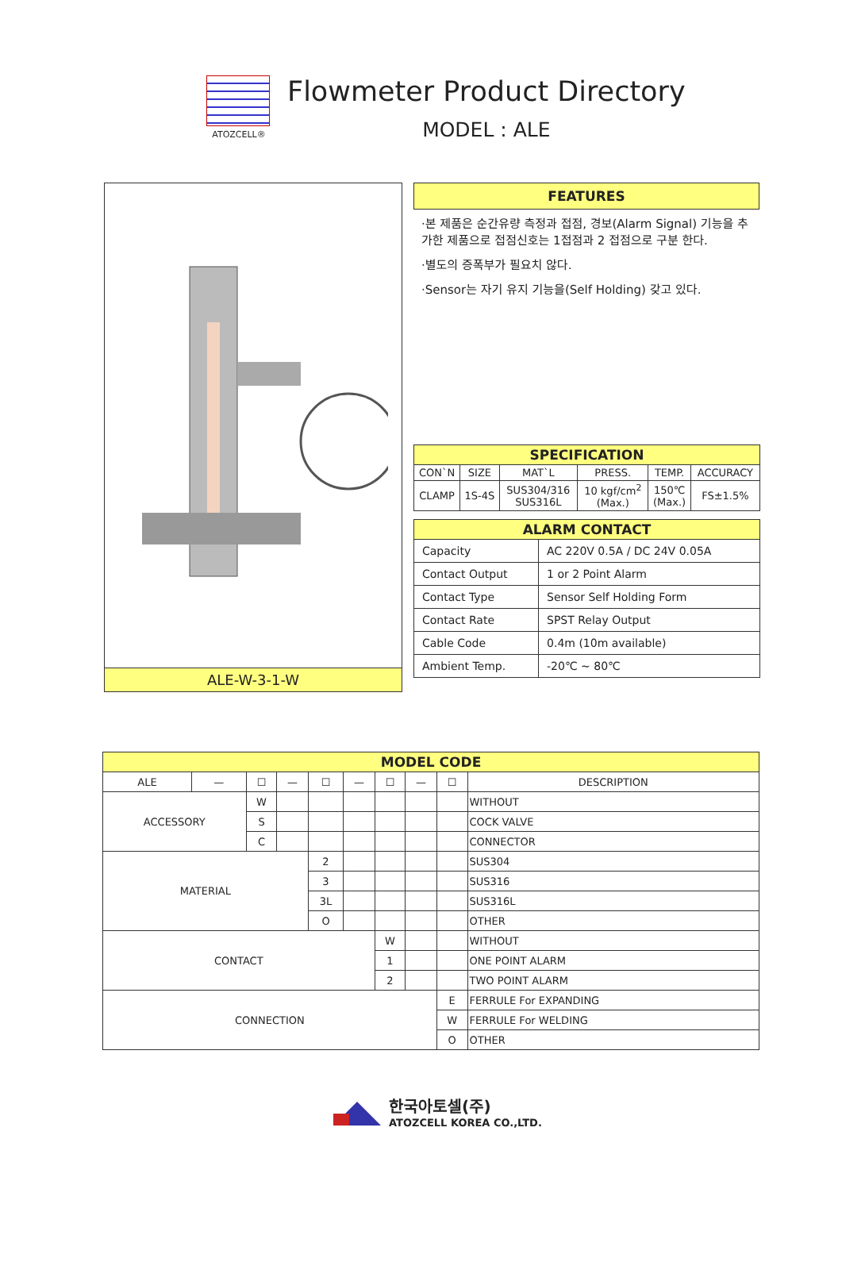ATOZCELL®
Flowmeter Product Directory
MODEL : ALE
ALE-W-3-1-W
FEATURES
·본 제품은 순간유량 측정과 접점, 경보(Alarm Signal) 기능을 추가한 제품으로 접점신호는 1접점과 2 접점으로 구분 한다.
·별도의 증폭부가 필요치 않다.
·Sensor는 자기 유지 기능을(Self Holding) 갖고 있다.
| SPECIFICATION | | | | | |
| --- | --- | --- | --- | --- | --- |
| CON`N | SIZE | MAT`L | PRESS. | TEMP. | ACCURACY |
| CLAMP | 1S-4S | SUS304/316 SUS316L | 10 kgf/cm<sup>2</sup> (Max.) | 150℃ (Max.) | FS±1.5% |
| ALARM CONTACT | |
| --- | --- |
| Capacity | AC 220V 0.5A / DC 24V 0.05A |
| Contact Output | 1 or 2 Point Alarm |
| Contact Type | Sensor Self Holding Form |
| Contact Rate | SPST Relay Output |
| Cable Code | 0.4m (10m available) |
| Ambient Temp. | -20℃ ~ 80℃ |
| MODEL CODE | | | | | | | | | |
| --- | --- | --- | --- | --- | --- | --- | --- | --- | --- |
| ALE | — | ☐ | — | ☐ | — | ☐ | — | ☐ | DESCRIPTION |
| ACCESSORY | | W | | | | | | | WITHOUT |
| | | S | | | | | | | COCK VALVE |
| | | C | | | | | | | CONNECTOR |
| MATERIAL | | | | 2 | | | | | SUS304 |
| | | | | 3 | | | | | SUS316 |
| | | | | 3L | | | | | SUS316L |
| | | | | O | | | | | OTHER |
| CONTACT | | | | | | W | | | WITHOUT |
| | | | | | | 1 | | | ONE POINT ALARM |
| | | | | | | 2 | | | TWO POINT ALARM |
| CONNECTION | | | | | | | | E | FERRULE For EXPANDING |
| | | | | | | | | W | FERRULE For WELDING |
| | | | | | | | | O | OTHER |
한국아토셀(주)
ATOZCELL KOREA CO.,LTD.